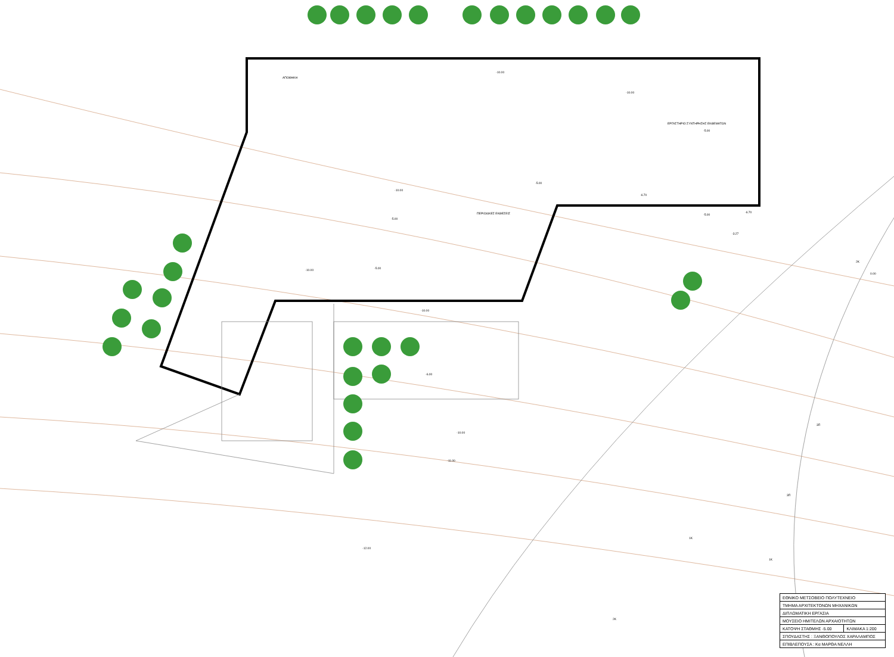ΑΠΟΘΗΚΗ
-10.00
-10.00
ΕΡΓΑΣΤΗΡΙΟ ΣΥΝΤΗΡΗΣΗΣ ΕΚΘΕΜΑΤΩΝ
-5.00
-10.00
-5.00
-6.70
-5.00
ΠΕΡΙΟΔΙΚΕΣ ΕΚΘΕΣΕΙΣ -5.00
-6.70
-3.27
-10.00
-5.00
-10.00
-6.00
-10.00
-11.00
-12.00
0.00
2Κ
3Π
3Π
1Κ
1Κ
2Κ
| ΕΘΝΙΚΟ ΜΕΤΣΟΒΕΙΟ ΠΟΛΥΤΕΧΝΕΙΟ | |
| ΤΜΗΜΑ ΑΡΧΙΤΕΚΤΟΝΩΝ ΜΗΧΑΝΙΚΩΝ | |
| ΔΙΠΛΩΜΑΤΙΚΗ ΕΡΓΑΣΙΑ | |
| ΜΟΥΣΕΙΟ ΗΜΙΤΕΛΩΝ ΑΡΧΑΙΟΤΗΤΩΝ | |
| ΚΑΤΟΨΗ ΣΤΑΘΜΗΣ -5.00 | ΚΛΙΜΑΚΑ 1:200 |
| ΣΠΟΥΔΑΣΤΗΣ : ΞΑΝΘΟΠΟΥΛΟΣ ΧΑΡΑΛΑΜΠΟΣ | |
| ΕΠΙΒΛΕΠΟΥΣΑ : Κα ΜΑΡΘΑ ΝΕΛΛΗ | |